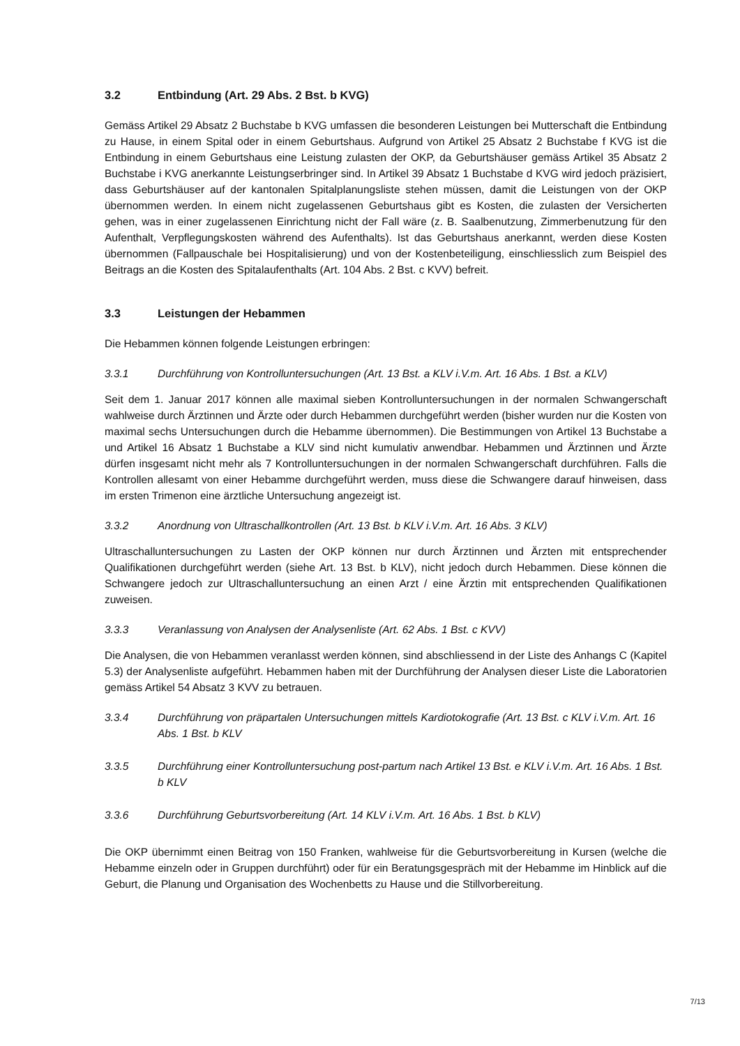3.2 Entbindung (Art. 29 Abs. 2 Bst. b KVG)
Gemäss Artikel 29 Absatz 2 Buchstabe b KVG umfassen die besonderen Leistungen bei Mutterschaft die Entbindung zu Hause, in einem Spital oder in einem Geburtshaus. Aufgrund von Artikel 25 Absatz 2 Buchstabe f KVG ist die Entbindung in einem Geburtshaus eine Leistung zulasten der OKP, da Geburtshäuser gemäss Artikel 35 Absatz 2 Buchstabe i KVG anerkannte Leistungserbringer sind. In Artikel 39 Absatz 1 Buchstabe d KVG wird jedoch präzisiert, dass Geburtshäuser auf der kantonalen Spitalplanungsliste stehen müssen, damit die Leistungen von der OKP übernommen werden. In einem nicht zugelassenen Geburtshaus gibt es Kosten, die zulasten der Versicherten gehen, was in einer zugelassenen Einrichtung nicht der Fall wäre (z. B. Saalbenutzung, Zimmerbenutzung für den Aufenthalt, Verpflegungskosten während des Aufenthalts). Ist das Geburtshaus anerkannt, werden diese Kosten übernommen (Fallpauschale bei Hospitalisierung) und von der Kostenbeteiligung, einschliesslich zum Beispiel des Beitrags an die Kosten des Spitalaufenthalts (Art. 104 Abs. 2 Bst. c KVV) befreit.
3.3 Leistungen der Hebammen
Die Hebammen können folgende Leistungen erbringen:
3.3.1 Durchführung von Kontrolluntersuchungen (Art. 13 Bst. a KLV i.V.m. Art. 16 Abs. 1 Bst. a KLV)
Seit dem 1. Januar 2017 können alle maximal sieben Kontrolluntersuchungen in der normalen Schwangerschaft wahlweise durch Ärztinnen und Ärzte oder durch Hebammen durchgeführt werden (bisher wurden nur die Kosten von maximal sechs Untersuchungen durch die Hebamme übernommen). Die Bestimmungen von Artikel 13 Buchstabe a und Artikel 16 Absatz 1 Buchstabe a KLV sind nicht kumulativ anwendbar. Hebammen und Ärztinnen und Ärzte dürfen insgesamt nicht mehr als 7 Kontrolluntersuchungen in der normalen Schwangerschaft durchführen. Falls die Kontrollen allesamt von einer Hebamme durchgeführt werden, muss diese die Schwangere darauf hinweisen, dass im ersten Trimenon eine ärztliche Untersuchung angezeigt ist.
3.3.2 Anordnung von Ultraschallkontrollen (Art. 13 Bst. b KLV i.V.m. Art. 16 Abs. 3 KLV)
Ultraschalluntersuchungen zu Lasten der OKP können nur durch Ärztinnen und Ärzten mit entsprechender Qualifikationen durchgeführt werden (siehe Art. 13 Bst. b KLV), nicht jedoch durch Hebammen. Diese können die Schwangere jedoch zur Ultraschalluntersuchung an einen Arzt / eine Ärztin mit entsprechenden Qualifikationen zuweisen.
3.3.3 Veranlassung von Analysen der Analysenliste (Art. 62 Abs. 1 Bst. c KVV)
Die Analysen, die von Hebammen veranlasst werden können, sind abschliessend in der Liste des Anhangs C (Kapitel 5.3) der Analysenliste aufgeführt. Hebammen haben mit der Durchführung der Analysen dieser Liste die Laboratorien gemäss Artikel 54 Absatz 3 KVV zu betrauen.
3.3.4 Durchführung von präpartalen Untersuchungen mittels Kardiotokografie (Art. 13 Bst. c KLV i.V.m. Art. 16 Abs. 1 Bst. b KLV
3.3.5 Durchführung einer Kontrolluntersuchung post-partum nach Artikel 13 Bst. e KLV i.V.m. Art. 16 Abs. 1 Bst. b KLV
3.3.6 Durchführung Geburtsvorbereitung (Art. 14 KLV i.V.m. Art. 16 Abs. 1 Bst. b KLV)
Die OKP übernimmt einen Beitrag von 150 Franken, wahlweise für die Geburtsvorbereitung in Kursen (welche die Hebamme einzeln oder in Gruppen durchführt) oder für ein Beratungsgespräch mit der Hebamme im Hinblick auf die Geburt, die Planung und Organisation des Wochenbetts zu Hause und die Stillvorbereitung.
7/13